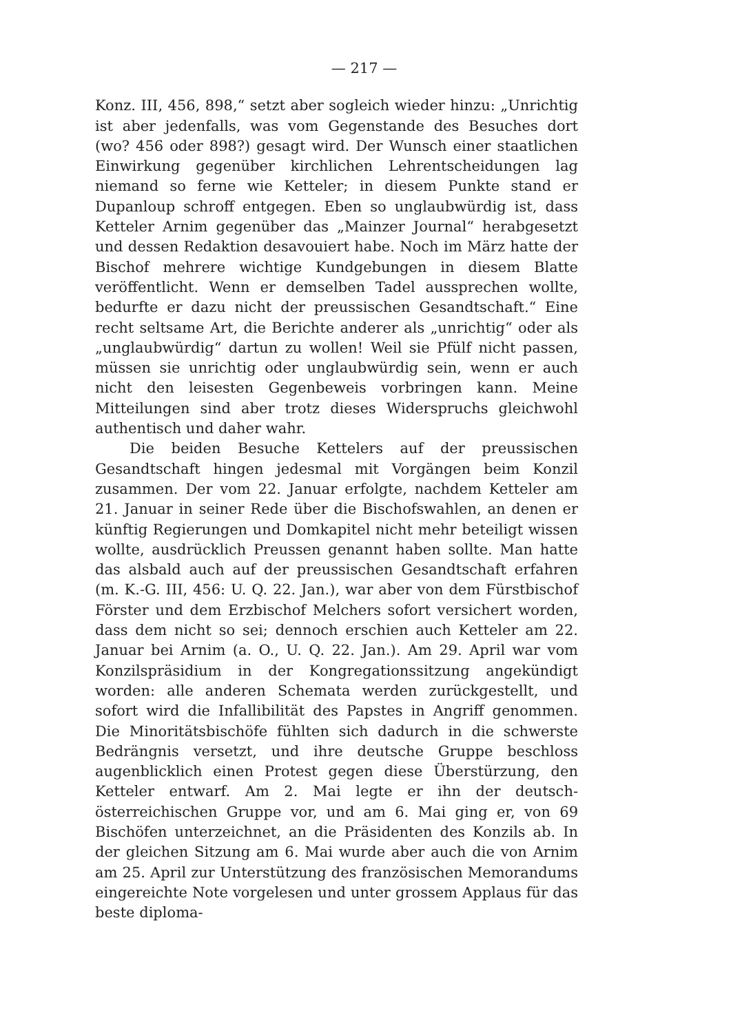— 217 —
Konz. III, 456, 898,“ setzt aber sogleich wieder hinzu: „Unrichtig ist aber jedenfalls, was vom Gegenstande des Besuches dort (wo? 456 oder 898?) gesagt wird. Der Wunsch einer staatlichen Einwirkung gegenüber kirchlichen Lehrentscheidungen lag niemand so ferne wie Ketteler; in diesem Punkte stand er Dupanloup schroff entgegen. Eben so unglaubwürdig ist, dass Ketteler Arnim gegenüber das „Mainzer Journal“ herabgesetzt und dessen Redaktion desavouiert habe. Noch im März hatte der Bischof mehrere wichtige Kundgebungen in diesem Blatte veröffentlicht. Wenn er demselben Tadel aussprechen wollte, bedurfte er dazu nicht der preussischen Gesandtschaft.“ Eine recht seltsame Art, die Berichte anderer als „unrichtig“ oder als „unglaubwürdig“ dartun zu wollen! Weil sie Pfülf nicht passen, müssen sie unrichtig oder unglaubwürdig sein, wenn er auch nicht den leisesten Gegenbeweis vorbringen kann. Meine Mitteilungen sind aber trotz dieses Widerspruchs gleichwohl authentisch und daher wahr.
Die beiden Besuche Kettelers auf der preussischen Gesandtschaft hingen jedesmal mit Vorgängen beim Konzil zusammen. Der vom 22. Januar erfolgte, nachdem Ketteler am 21. Januar in seiner Rede über die Bischofswahlen, an denen er künftig Regierungen und Domkapitel nicht mehr beteiligt wissen wollte, ausdrücklich Preussen genannt haben sollte. Man hatte das alsbald auch auf der preussischen Gesandtschaft erfahren (m. K.-G. III, 456: U. Q. 22. Jan.), war aber von dem Fürstbischof Förster und dem Erzbischof Melchers sofort versichert worden, dass dem nicht so sei; dennoch erschien auch Ketteler am 22. Januar bei Arnim (a. O., U. Q. 22. Jan.). Am 29. April war vom Konzilspräsidium in der Kongregationssitzung angekündigt worden: alle anderen Schemata werden zurückgestellt, und sofort wird die Infallibilität des Papstes in Angriff genommen. Die Minoritätsbischöfe fühlten sich dadurch in die schwerste Bedrängnis versetzt, und ihre deutsche Gruppe beschloss augenblicklich einen Protest gegen diese Überstürzung, den Ketteler entwarf. Am 2. Mai legte er ihn der deutsch-österreichischen Gruppe vor, und am 6. Mai ging er, von 69 Bischöfen unterzeichnet, an die Präsidenten des Konzils ab. In der gleichen Sitzung am 6. Mai wurde aber auch die von Arnim am 25. April zur Unterstützung des französischen Memorandums eingereichte Note vorgelesen und unter grossem Applaus für das beste diploma-